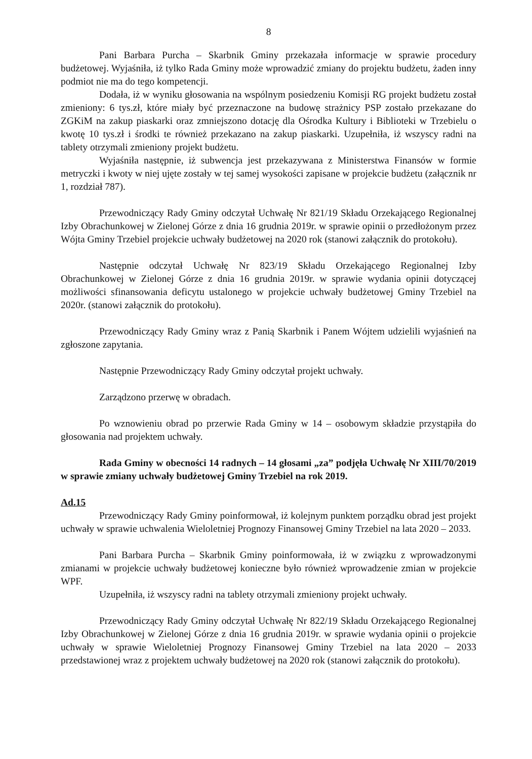8
Pani Barbara Purcha – Skarbnik Gminy przekazała informacje w sprawie procedury budżetowej. Wyjaśniła, iż tylko Rada Gminy może wprowadzić zmiany do projektu budżetu, żaden inny podmiot nie ma do tego kompetencji.
Dodała, iż w wyniku głosowania na wspólnym posiedzeniu Komisji RG projekt budżetu został zmieniony: 6 tys.zł, które miały być przeznaczone na budowę strażnicy PSP zostało przekazane do ZGKiM na zakup piaskarki oraz zmniejszono dotację dla Ośrodka Kultury i Biblioteki w Trzebielu o kwotę 10 tys.zł i środki te również przekazano na zakup piaskarki. Uzupełniła, iż wszyscy radni na tablety otrzymali zmieniony projekt budżetu.
Wyjaśniła następnie, iż subwencja jest przekazywana z Ministerstwa Finansów w formie metryczki i kwoty w niej ujęte zostały w tej samej wysokości zapisane w projekcie budżetu (załącznik nr 1, rozdział 787).
Przewodniczący Rady Gminy odczytał Uchwałę Nr 821/19 Składu Orzekającego Regionalnej Izby Obrachunkowej w Zielonej Górze z dnia 16 grudnia 2019r. w sprawie opinii o przedłożonym przez Wójta Gminy Trzebiel projekcie uchwały budżetowej na 2020 rok (stanowi załącznik do protokołu).
Następnie odczytał Uchwałę Nr 823/19 Składu Orzekającego Regionalnej Izby Obrachunkowej w Zielonej Górze z dnia 16 grudnia 2019r. w sprawie wydania opinii dotyczącej możliwości sfinansowania deficytu ustalonego w projekcie uchwały budżetowej Gminy Trzebiel na 2020r. (stanowi załącznik do protokołu).
Przewodniczący Rady Gminy wraz z Panią Skarbnik i Panem Wójtem udzielili wyjaśnień na zgłoszone zapytania.
Następnie Przewodniczący Rady Gminy odczytał projekt uchwały.
Zarządzono przerwę w obradach.
Po wznowieniu obrad po przerwie Rada Gminy w 14 – osobowym składzie przystąpiła do głosowania nad projektem uchwały.
Rada Gminy w obecności 14 radnych – 14 głosami „za” podjęła Uchwałę Nr XIII/70/2019 w sprawie zmiany uchwały budżetowej Gminy Trzebiel na rok 2019.
Ad.15
Przewodniczący Rady Gminy poinformował, iż kolejnym punktem porządku obrad jest projekt uchwały w sprawie uchwalenia Wieloletniej Prognozy Finansowej Gminy Trzebiel na lata 2020 – 2033.
Pani Barbara Purcha – Skarbnik Gminy poinformowała, iż w związku z wprowadzonymi zmianami w projekcie uchwały budżetowej konieczne było również wprowadzenie zmian w projekcie WPF.
Uzupełniła, iż wszyscy radni na tablety otrzymali zmieniony projekt uchwały.
Przewodniczący Rady Gminy odczytał Uchwałę Nr 822/19 Składu Orzekającego Regionalnej Izby Obrachunkowej w Zielonej Górze z dnia 16 grudnia 2019r. w sprawie wydania opinii o projekcie uchwały w sprawie Wieloletniej Prognozy Finansowej Gminy Trzebiel na lata 2020 – 2033 przedstawionej wraz z projektem uchwały budżetowej na 2020 rok (stanowi załącznik do protokołu).